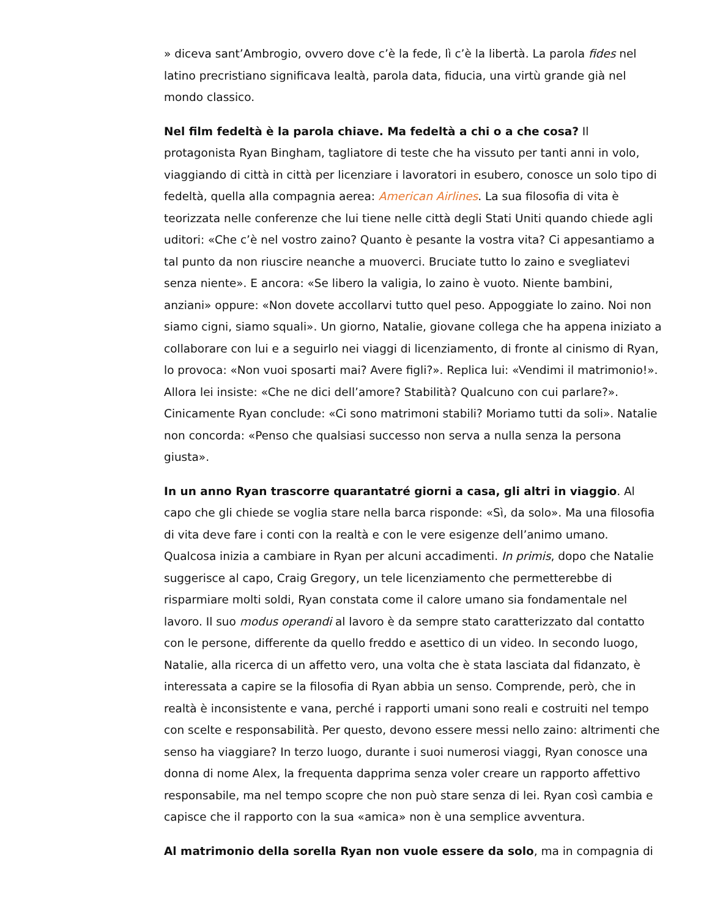» diceva sant’Ambrogio, ovvero dove c’è la fede, lì c’è la libertà. La parola fides nel latino precristiano significava lealtà, parola data, fiducia, una virtù grande già nel mondo classico.
Nel film fedeltà è la parola chiave. Ma fedeltà a chi o a che cosa? Il protagonista Ryan Bingham, tagliatore di teste che ha vissuto per tanti anni in volo, viaggiando di città in città per licenziare i lavoratori in esubero, conosce un solo tipo di fedeltà, quella alla compagnia aerea: American Airlines. La sua filosofia di vita è teorizzata nelle conferenze che lui tiene nelle città degli Stati Uniti quando chiede agli uditori: «Che c’è nel vostro zaino? Quanto è pesante la vostra vita? Ci appesantiamo a tal punto da non riuscire neanche a muoverci. Bruciate tutto lo zaino e svegliatevi senza niente». E ancora: «Se libero la valigia, lo zaino è vuoto. Niente bambini, anziani» oppure: «Non dovete accollarvi tutto quel peso. Appoggiate lo zaino. Noi non siamo cigni, siamo squali». Un giorno, Natalie, giovane collega che ha appena iniziato a collaborare con lui e a seguirlo nei viaggi di licenziamento, di fronte al cinismo di Ryan, lo provoca: «Non vuoi sposarti mai? Avere figli?». Replica lui: «Vendimi il matrimonio!». Allora lei insiste: «Che ne dici dell’amore? Stabilità? Qualcuno con cui parlare?». Cinicamente Ryan conclude: «Ci sono matrimoni stabili? Moriamo tutti da soli». Natalie non concorda: «Penso che qualsiasi successo non serva a nulla senza la persona giusta».
In un anno Ryan trascorre quarantatré giorni a casa, gli altri in viaggio. Al capo che gli chiede se voglia stare nella barca risponde: «Sì, da solo». Ma una filosofia di vita deve fare i conti con la realtà e con le vere esigenze dell’animo umano. Qualcosa inizia a cambiare in Ryan per alcuni accadimenti. In primis, dopo che Natalie suggerisce al capo, Craig Gregory, un tele licenziamento che permetterebbe di risparmiare molti soldi, Ryan constata come il calore umano sia fondamentale nel lavoro. Il suo modus operandi al lavoro è da sempre stato caratterizzato dal contatto con le persone, differente da quello freddo e asettico di un video. In secondo luogo, Natalie, alla ricerca di un affetto vero, una volta che è stata lasciata dal fidanzato, è interessata a capire se la filosofia di Ryan abbia un senso. Comprende, però, che in realtà è inconsistente e vana, perché i rapporti umani sono reali e costruiti nel tempo con scelte e responsabilità. Per questo, devono essere messi nello zaino: altrimenti che senso ha viaggiare? In terzo luogo, durante i suoi numerosi viaggi, Ryan conosce una donna di nome Alex, la frequenta dapprima senza voler creare un rapporto affettivo responsabile, ma nel tempo scopre che non può stare senza di lei. Ryan così cambia e capisce che il rapporto con la sua «amica» non è una semplice avventura.
Al matrimonio della sorella Ryan non vuole essere da solo, ma in compagnia di